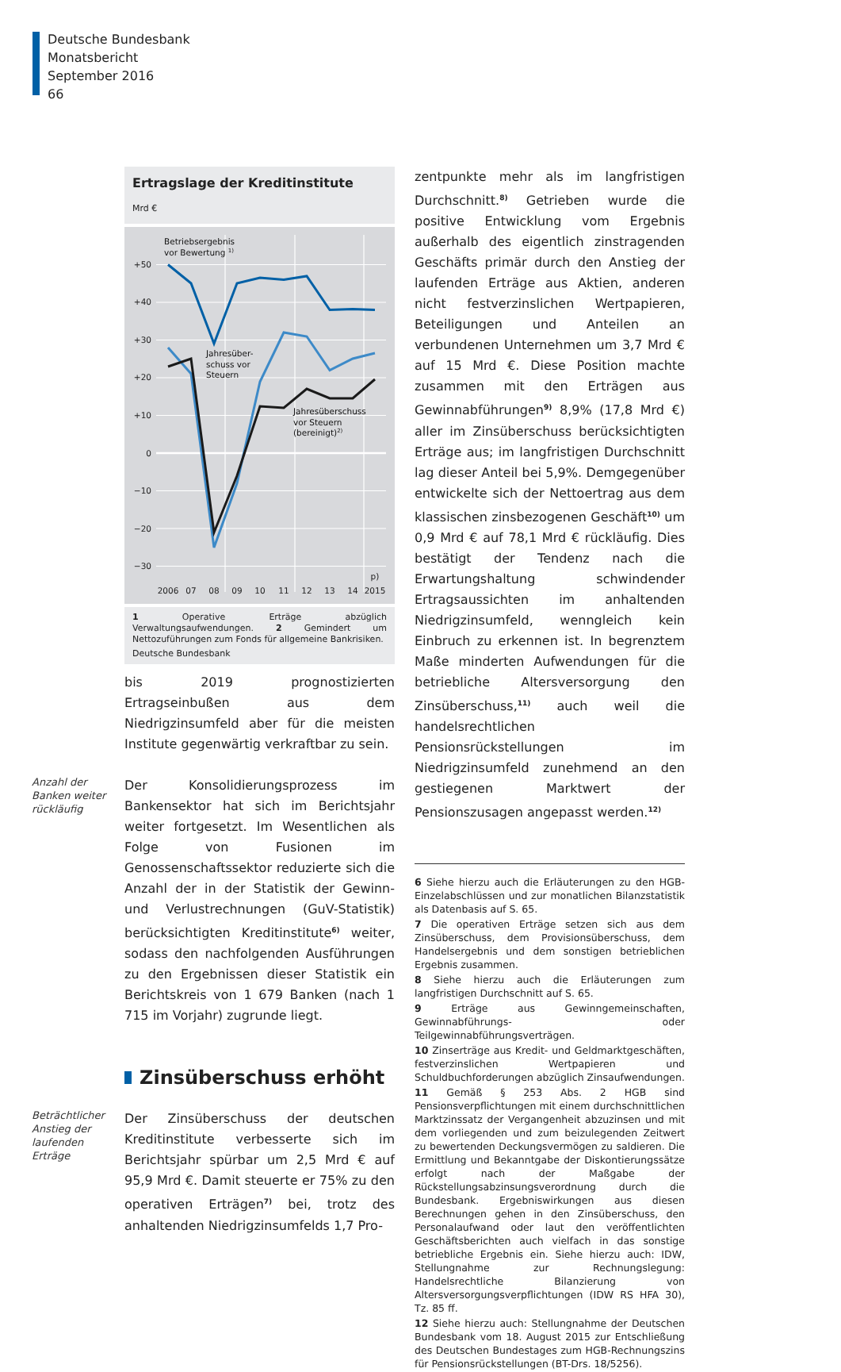Deutsche Bundesbank
Monatsbericht
September 2016
66
Ertragslage der Kreditinstitute
Mrd €
+50
+40
+30
+20
+10
0
−10
−20
−30
2006
07
08
09
10
11
12
13
14
2015
p)
Betriebsergebnis
vor Bewertung 1)
Jahresüber-
schuss vor
Steuern
Jahresüberschuss
vor Steuern
(bereinigt)2)
1 Operative Erträge abzüglich Verwaltungsaufwendungen. 2 Gemindert um Nettozuführungen zum Fonds für allgemeine Bankrisiken.
Deutsche Bundesbank
bis 2019 prognostizierten Ertragseinbußen aus dem Niedrigzinsumfeld aber für die meisten Institute gegenwärtig verkraftbar zu sein.
Anzahl der Banken weiter rückläufig
Der Konsolidierungsprozess im Bankensektor hat sich im Berichtsjahr weiter fortgesetzt. Im Wesentlichen als Folge von Fusionen im Genossenschaftssektor reduzierte sich die Anzahl der in der Statistik der Gewinn- und Verlustrechnungen (GuV-Statistik) berücksichtigten Kreditinstitute<sup>6)</sup> weiter, sodass den nachfolgenden Ausführungen zu den Ergebnissen dieser Statistik ein Berichtskreis von 1 679 Banken (nach 1 715 im Vorjahr) zugrunde liegt.
Zinsüberschuss erhöht
Beträchtlicher Anstieg der laufenden Erträge
Der Zinsüberschuss der deutschen Kreditinstitute verbesserte sich im Berichtsjahr spürbar um 2,5 Mrd € auf 95,9 Mrd €. Damit steuerte er 75% zu den operativen Erträgen<sup>7)</sup> bei, trotz des anhaltenden Niedrigzinsumfelds 1,7 Pro-
zentpunkte mehr als im langfristigen Durchschnitt.<sup>8)</sup> Getrieben wurde die positive Entwicklung vom Ergebnis außerhalb des eigentlich zinstragenden Geschäfts primär durch den Anstieg der laufenden Erträge aus Aktien, anderen nicht festverzinslichen Wertpapieren, Beteiligungen und Anteilen an verbundenen Unternehmen um 3,7 Mrd € auf 15 Mrd €. Diese Position machte zusammen mit den Erträgen aus Gewinnabführungen<sup>9)</sup> 8,9% (17,8 Mrd €) aller im Zinsüberschuss berücksichtigten Erträge aus; im langfristigen Durchschnitt lag dieser Anteil bei 5,9%. Demgegenüber entwickelte sich der Nettoertrag aus dem klassischen zinsbezogenen Geschäft<sup>10)</sup> um 0,9 Mrd € auf 78,1 Mrd € rückläufig. Dies bestätigt der Tendenz nach die Erwartungshaltung schwindender Ertragsaussichten im anhaltenden Niedrigzinsumfeld, wenngleich kein Einbruch zu erkennen ist. In begrenztem Maße minderten Aufwendungen für die betriebliche Altersversorgung den Zinsüberschuss,<sup>11)</sup> auch weil die handelsrechtlichen Pensionsrückstellungen im Niedrigzinsumfeld zunehmend an den gestiegenen Marktwert der Pensionszusagen angepasst werden.<sup>12)</sup>
6 Siehe hierzu auch die Erläuterungen zu den HGB-Einzelabschlüssen und zur monatlichen Bilanzstatistik als Datenbasis auf S. 65.
7 Die operativen Erträge setzen sich aus dem Zinsüberschuss, dem Provisionsüberschuss, dem Handelsergebnis und dem sonstigen betrieblichen Ergebnis zusammen.
8 Siehe hierzu auch die Erläuterungen zum langfristigen Durchschnitt auf S. 65.
9 Erträge aus Gewinngemeinschaften, Gewinnabführungs- oder Teilgewinnabführungsverträgen.
10 Zinserträge aus Kredit- und Geldmarktgeschäften, festverzinslichen Wertpapieren und Schuldbuchforderungen abzüglich Zinsaufwendungen.
11 Gemäß § 253 Abs. 2 HGB sind Pensionsverpflichtungen mit einem durchschnittlichen Marktzinssatz der Vergangenheit abzuzinsen und mit dem vorliegenden und zum beizulegenden Zeitwert zu bewertenden Deckungsvermögen zu saldieren. Die Ermittlung und Bekanntgabe der Diskontierungssätze erfolgt nach der Maßgabe der Rückstellungsabzinsungsverordnung durch die Bundesbank. Ergebniswirkungen aus diesen Berechnungen gehen in den Zinsüberschuss, den Personalaufwand oder laut den veröffentlichten Geschäftsberichten auch vielfach in das sonstige betriebliche Ergebnis ein. Siehe hierzu auch: IDW, Stellungnahme zur Rechnungslegung: Handelsrechtliche Bilanzierung von Altersversorgungsverpflichtungen (IDW RS HFA 30), Tz. 85 ff.
12 Siehe hierzu auch: Stellungnahme der Deutschen Bundesbank vom 18. August 2015 zur Entschließung des Deutschen Bundestages zum HGB-Rechnungszins für Pensionsrückstellungen (BT-Drs. 18/5256).